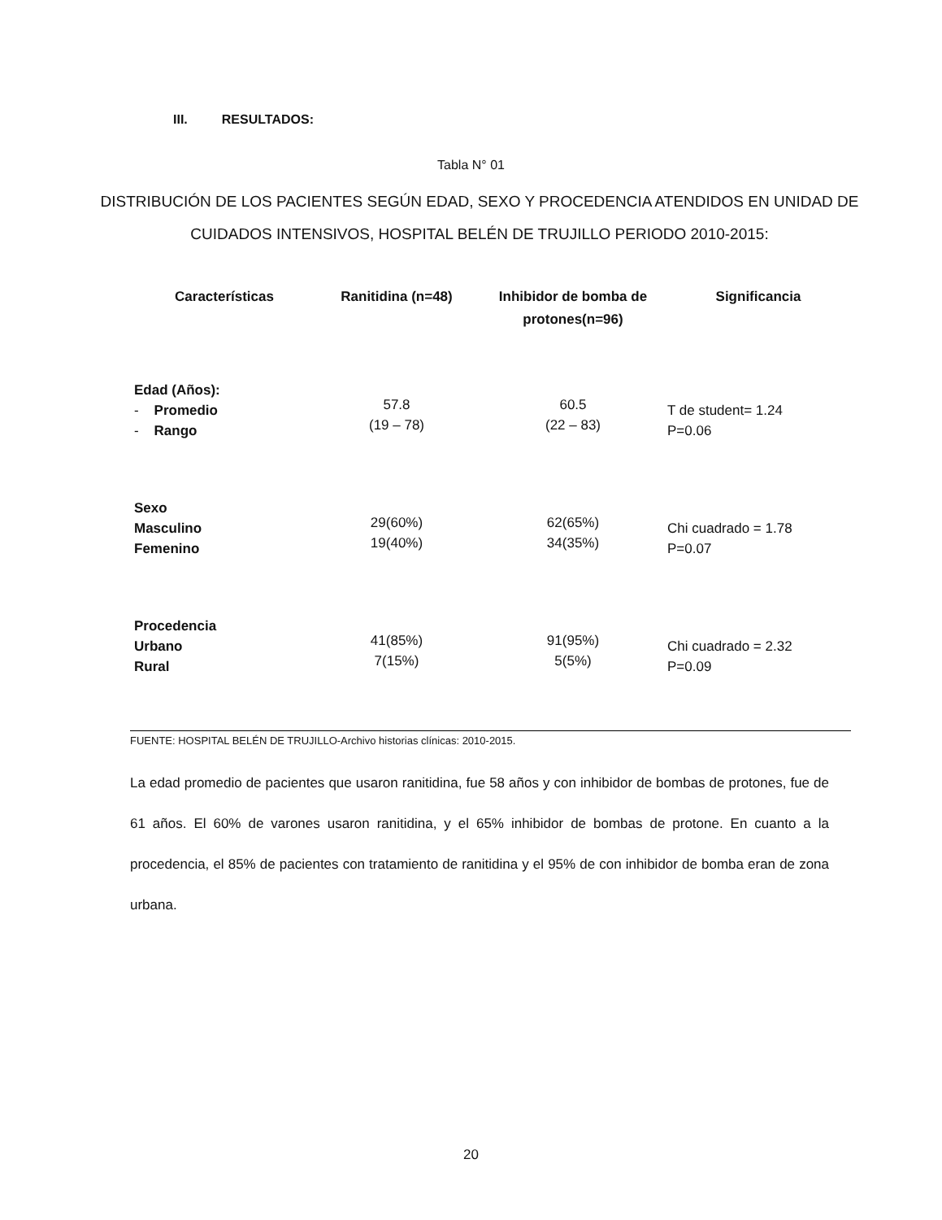III. RESULTADOS:
Tabla N° 01
DISTRIBUCIÓN DE LOS PACIENTES SEGÚN EDAD, SEXO Y PROCEDENCIA ATENDIDOS EN UNIDAD DE CUIDADOS INTENSIVOS, HOSPITAL BELÉN DE TRUJILLO PERIODO 2010-2015:
| Características | Ranitidina (n=48) | Inhibidor de bomba de protones(n=96) | Significancia |
| --- | --- | --- | --- |
| Edad (Años): - Promedio - Rango | 57.8 (19 – 78) | 60.5 (22 – 83) | T de student= 1.24 P=0.06 |
| Sexo Masculino Femenino | 29(60%) 19(40%) | 62(65%) 34(35%) | Chi cuadrado = 1.78 P=0.07 |
| Procedencia Urbano Rural | 41(85%) 7(15%) | 91(95%) 5(5%) | Chi cuadrado = 2.32 P=0.09 |
FUENTE: HOSPITAL BELÉN DE TRUJILLO-Archivo historias clínicas: 2010-2015.
La edad promedio de pacientes que usaron ranitidina, fue 58 años y con inhibidor de bombas de protones, fue de 61 años. El 60% de varones usaron ranitidina, y el 65% inhibidor de bombas de protone. En cuanto a la procedencia, el 85% de pacientes con tratamiento de ranitidina y el 95% de con inhibidor de bomba eran de zona urbana.
20